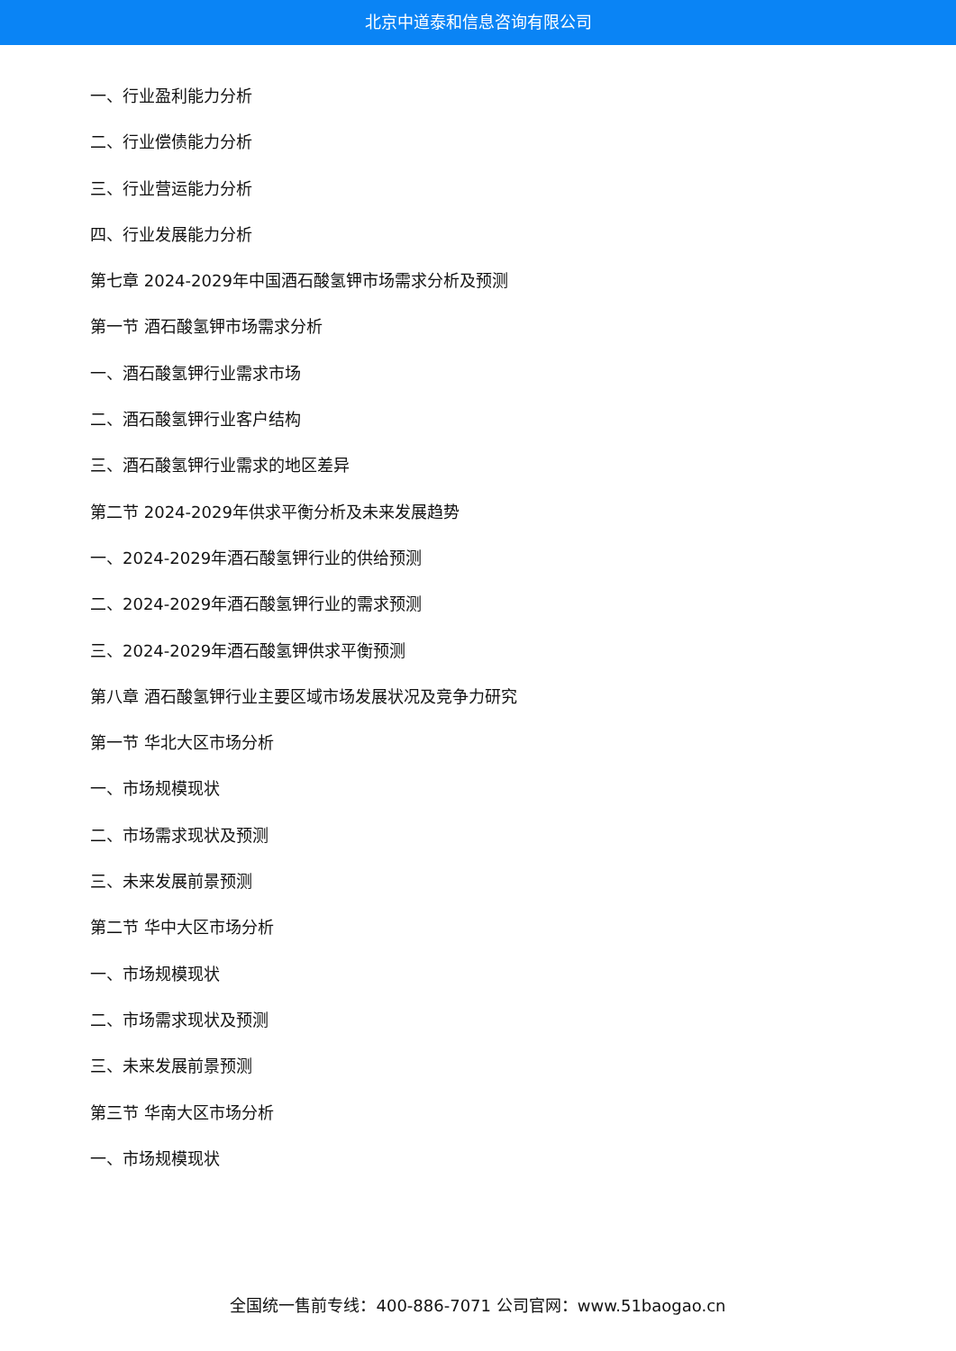北京中道泰和信息咨询有限公司
一、行业盈利能力分析
二、行业偿债能力分析
三、行业营运能力分析
四、行业发展能力分析
第七章 2024-2029年中国酒石酸氢钾市场需求分析及预测
第一节 酒石酸氢钾市场需求分析
一、酒石酸氢钾行业需求市场
二、酒石酸氢钾行业客户结构
三、酒石酸氢钾行业需求的地区差异
第二节 2024-2029年供求平衡分析及未来发展趋势
一、2024-2029年酒石酸氢钾行业的供给预测
二、2024-2029年酒石酸氢钾行业的需求预测
三、2024-2029年酒石酸氢钾供求平衡预测
第八章 酒石酸氢钾行业主要区域市场发展状况及竞争力研究
第一节 华北大区市场分析
一、市场规模现状
二、市场需求现状及预测
三、未来发展前景预测
第二节 华中大区市场分析
一、市场规模现状
二、市场需求现状及预测
三、未来发展前景预测
第三节 华南大区市场分析
一、市场规模现状
全国统一售前专线：400-886-7071 公司官网：www.51baogao.cn